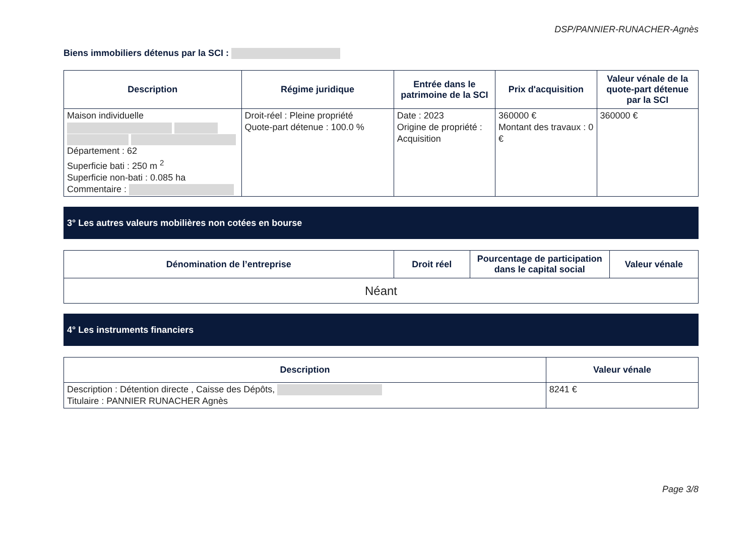DSP/PANNIER-RUNACHER-Agnès
Biens immobiliers détenus par la SCI :
| Description | Régime juridique | Entrée dans le patrimoine de la SCI | Prix d'acquisition | Valeur vénale de la quote-part détenue par la SCI |
| --- | --- | --- | --- | --- |
| Maison individuelle Département : 62 Superficie bati : 250 m <sup>2</sup> Superficie non-bati : 0.085 ha Commentaire : | Droit-réel : Pleine propriété Quote-part détenue : 100.0 % | Date : 2023 Origine de propriété : Acquisition | 360000 € Montant des travaux : 0 € | 360000 € |
3° Les autres valeurs mobilières non cotées en bourse
| Dénomination de l’entreprise | Droit réel | Pourcentage de participation dans le capital social | Valeur vénale |
| --- | --- | --- | --- |
| Néant | | | |
4° Les instruments financiers
| Description | Valeur vénale |
| --- | --- |
| Description : Détention directe , Caisse des Dépôts, Titulaire : PANNIER RUNACHER Agnès | 8241 € |
Page 3/8